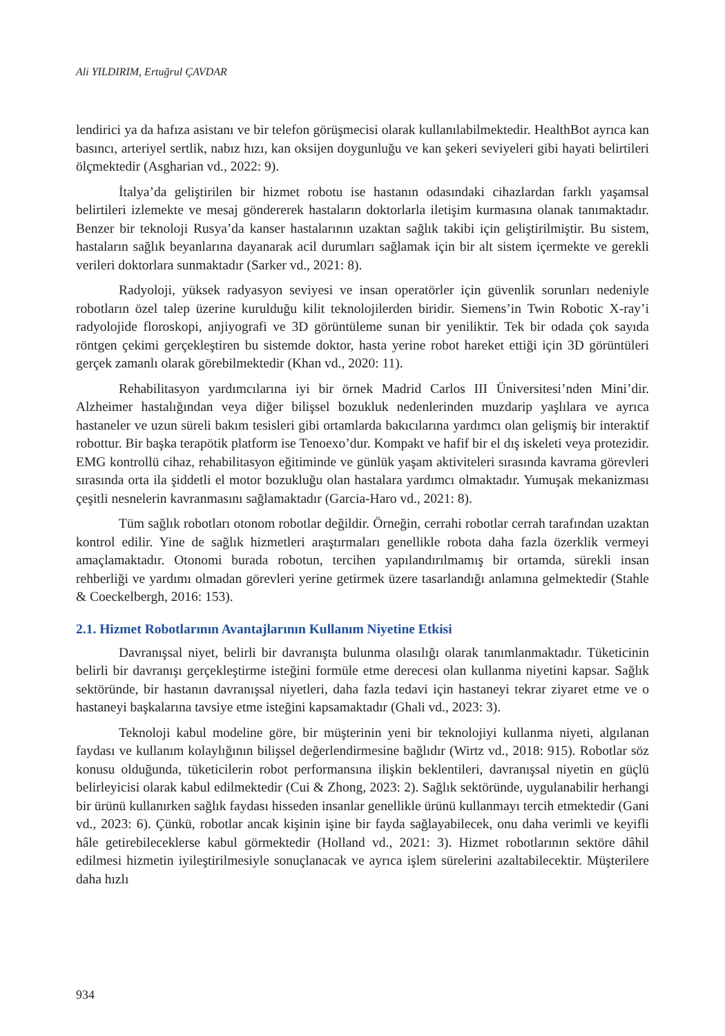Ali YILDIRIM, Ertuğrul ÇAVDAR
lendirici ya da hafıza asistanı ve bir telefon görüşmecisi olarak kullanılabilmektedir. HealthBot ayrıca kan basıncı, arteriyel sertlik, nabız hızı, kan oksijen doygunluğu ve kan şekeri seviyeleri gibi hayati belirtileri ölçmektedir (Asgharian vd., 2022: 9).
İtalya’da geliştirilen bir hizmet robotu ise hastanın odasındaki cihazlardan farklı yaşamsal belirtileri izlemekte ve mesaj göndererek hastaların doktorlarla iletişim kurmasına olanak tanımaktadır. Benzer bir teknoloji Rusya’da kanser hastalarının uzaktan sağlık takibi için geliştirilmiştir. Bu sistem, hastaların sağlık beyanlarına dayanarak acil durumları sağlamak için bir alt sistem içermekte ve gerekli verileri doktorlara sunmaktadır (Sarker vd., 2021: 8).
Radyoloji, yüksek radyasyon seviyesi ve insan operatörler için güvenlik sorunları nedeniyle robotların özel talep üzerine kurulduğu kilit teknolojilerden biridir. Siemens’in Twin Robotic X-ray’i radyolojide floroskopi, anjiyografi ve 3D görüntüleme sunan bir yeniliktir. Tek bir odada çok sayıda röntgen çekimi gerçekleştiren bu sistemde doktor, hasta yerine robot hareket ettiği için 3D görüntüleri gerçek zamanlı olarak görebilmektedir (Khan vd., 2020: 11).
Rehabilitasyon yardımcılarına iyi bir örnek Madrid Carlos III Üniversitesi’nden Mini’dir. Alzheimer hastalığından veya diğer bilişsel bozukluk nedenlerinden muzdarip yaşlılara ve ayrıca hastaneler ve uzun süreli bakım tesisleri gibi ortamlarda bakıcılarına yardımcı olan gelişmiş bir interaktif robottur. Bir başka terapötik platform ise Tenoexo’dur. Kompakt ve hafif bir el dış iskeleti veya protezidir. EMG kontrollü cihaz, rehabilitasyon eğitiminde ve günlük yaşam aktiviteleri sırasında kavrama görevleri sırasında orta ila şiddetli el motor bozukluğu olan hastalara yardımcı olmaktadır. Yumuşak mekanizması çeşitli nesnelerin kavranmasını sağlamaktadır (Garcia-Haro vd., 2021: 8).
Tüm sağlık robotları otonom robotlar değildir. Örneğin, cerrahi robotlar cerrah tarafından uzaktan kontrol edilir. Yine de sağlık hizmetleri araştırmaları genellikle robota daha fazla özerklik vermeyi amaçlamaktadır. Otonomi burada robotun, tercihen yapılandırılmamış bir ortamda, sürekli insan rehberliği ve yardımı olmadan görevleri yerine getirmek üzere tasarlandığı anlamına gelmektedir (Stahle & Coeckelbergh, 2016: 153).
2.1. Hizmet Robotlarının Avantajlarının Kullanım Niyetine Etkisi
Davranışsal niyet, belirli bir davranışta bulunma olasılığı olarak tanımlanmaktadır. Tüketicinin belirli bir davranışı gerçekleştirme isteğini formüle etme derecesi olan kullanma niyetini kapsar. Sağlık sektöründe, bir hastanın davranışsal niyetleri, daha fazla tedavi için hastaneyi tekrar ziyaret etme ve o hastaneyi başkalarına tavsiye etme isteğini kapsamaktadır (Ghali vd., 2023: 3).
Teknoloji kabul modeline göre, bir müşterinin yeni bir teknolojiyi kullanma niyeti, algılanan faydası ve kullanım kolaylığının bilişsel değerlendirmesine bağlıdır (Wirtz vd., 2018: 915). Robotlar söz konusu olduğunda, tüketicilerin robot performansına ilişkin beklentileri, davranışsal niyetin en güçlü belirleyicisi olarak kabul edilmektedir (Cui & Zhong, 2023: 2). Sağlık sektöründe, uygulanabilir herhangi bir ürünü kullanırken sağlık faydası hisseden insanlar genellikle ürünü kullanmayı tercih etmektedir (Gani vd., 2023: 6). Çünkü, robotlar ancak kişinin işine bir fayda sağlayabilecek, onu daha verimli ve keyifli hâle getirebileceklerse kabul görmektedir (Holland vd., 2021: 3). Hizmet robotlarının sektöre dâhil edilmesi hizmetin iyileştirilmesiyle sonuçlanacak ve ayrıca işlem sürelerini azaltabilecektir. Müşterilere daha hızlı
934